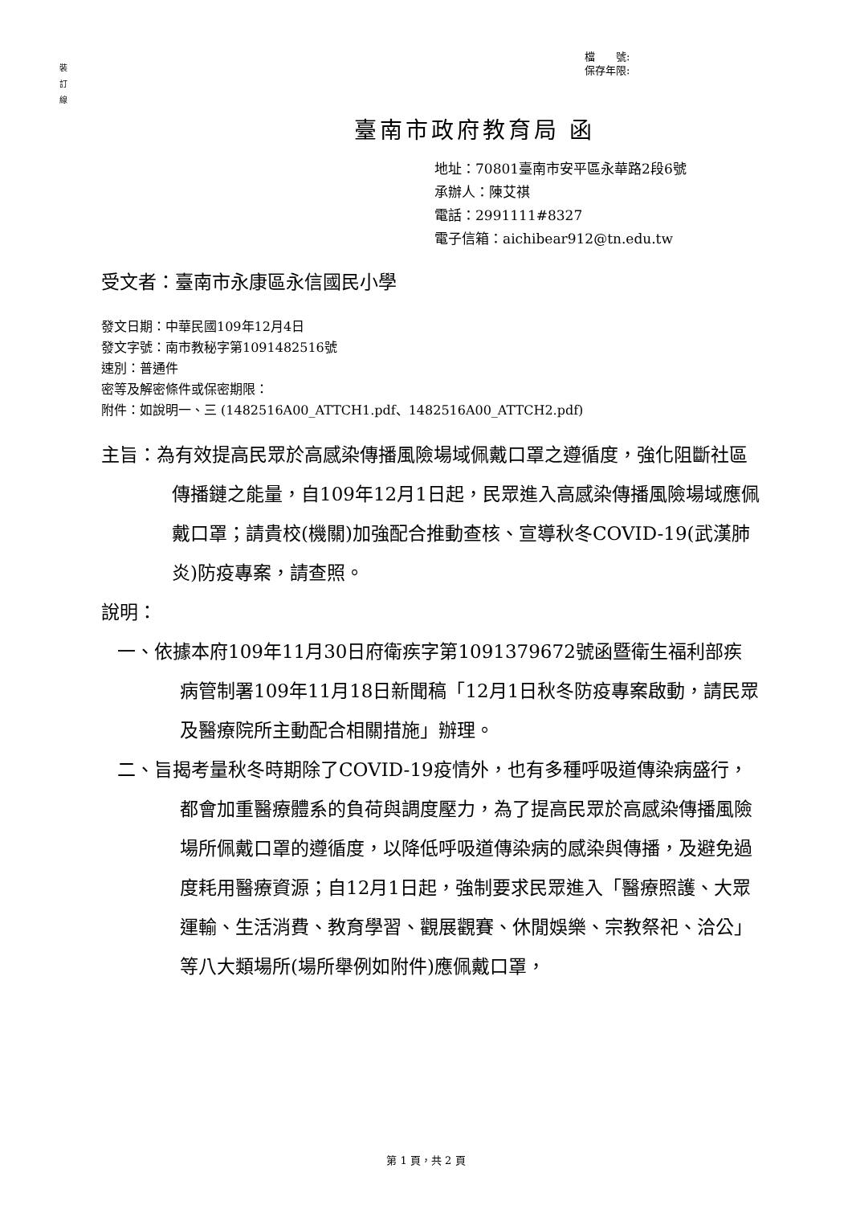裝
訂
線
檔　　號:
保存年限:
臺南市政府教育局 函
地址：70801臺南市安平區永華路2段6號
承辦人：陳艾祺
電話：2991111#8327
電子信箱：aichibear912@tn.edu.tw
受文者：臺南市永康區永信國民小學
發文日期：中華民國109年12月4日
發文字號：南市教秘字第1091482516號
速別：普通件
密等及解密條件或保密期限：
附件：如說明一、三 (1482516A00_ATTCH1.pdf、1482516A00_ATTCH2.pdf)
主旨：為有效提高民眾於高感染傳播風險場域佩戴口罩之遵循度，強化阻斷社區傳播鏈之能量，自109年12月1日起，民眾進入高感染傳播風險場域應佩戴口罩；請貴校(機關)加強配合推動查核、宣導秋冬COVID-19(武漢肺炎)防疫專案，請查照。
說明：
一、依據本府109年11月30日府衛疾字第1091379672號函暨衛生福利部疾病管制署109年11月18日新聞稿「12月1日秋冬防疫專案啟動，請民眾及醫療院所主動配合相關措施」辦理。
二、旨揭考量秋冬時期除了COVID-19疫情外，也有多種呼吸道傳染病盛行，都會加重醫療體系的負荷與調度壓力，為了提高民眾於高感染傳播風險場所佩戴口罩的遵循度，以降低呼吸道傳染病的感染與傳播，及避免過度耗用醫療資源；自12月1日起，強制要求民眾進入「醫療照護、大眾運輸、生活消費、教育學習、觀展觀賽、休閒娛樂、宗教祭祀、洽公」等八大類場所(場所舉例如附件)應佩戴口罩，
第 1 頁，共 2 頁